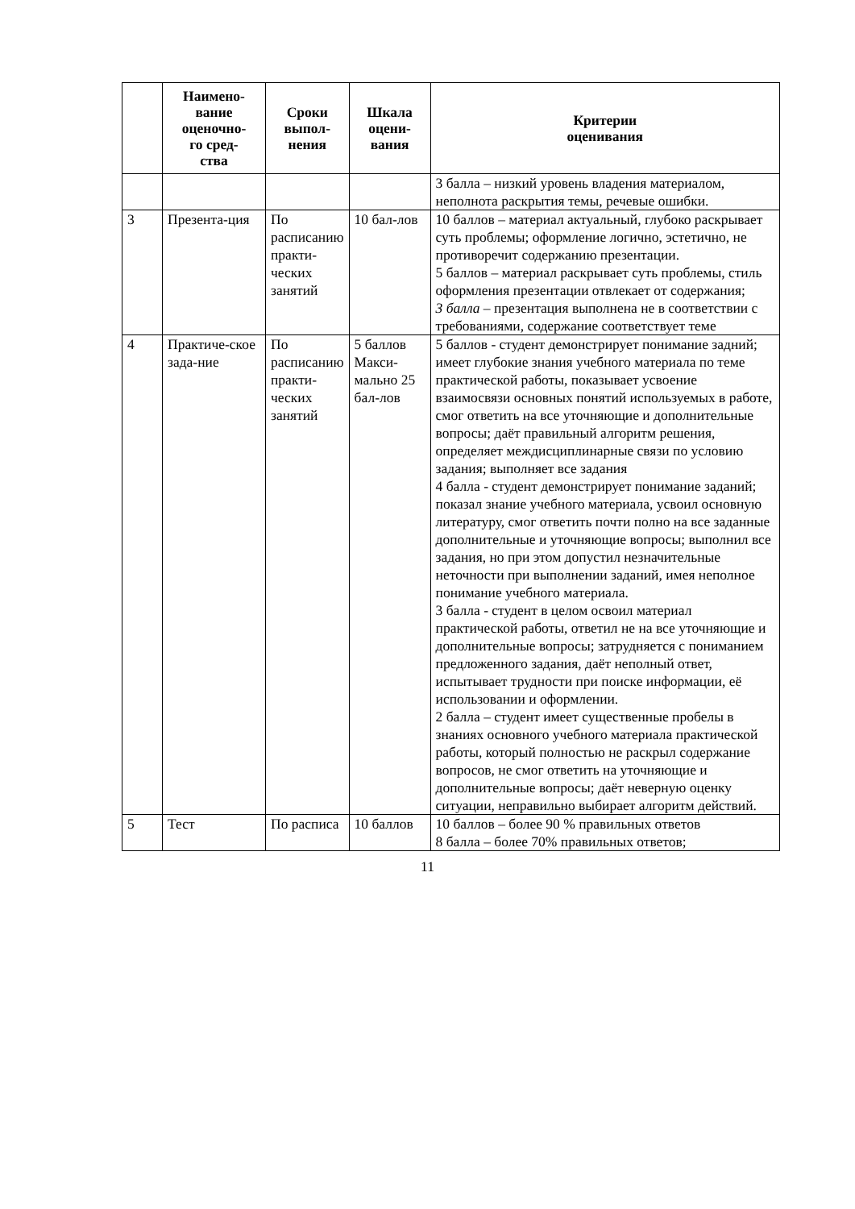| | Наимено- вание оценочно- го сред- ства | Сроки выпол- нения | Шкала оцени- вания | Критерии оценивания |
| --- | --- | --- | --- | --- |
| | | | | 3 балла – низкий уровень владения материалом, неполнота раскрытия темы, речевые ошибки. |
| 3 | Презента-ция | По расписанию практи-ческих занятий | 10 бал-лов | 10 баллов – материал актуальный, глубоко раскрывает суть проблемы; оформление логично, эстетично, не противоречит содержанию презентации. 5 баллов – материал раскрывает суть проблемы, стиль оформления презентации отвлекает от содержания; 3 балла – презентация выполнена не в соответствии с требованиями, содержание соответствует теме |
| 4 | Практиче-ское зада-ние | По расписанию практи-ческих занятий | 5 баллов Макси-мально 25 бал-лов | 5 баллов - студент демонстрирует понимание задний; имеет глубокие знания учебного материала по теме практической работы, показывает усвоение взаимосвязи основных понятий используемых в работе, смог ответить на все уточняющие и дополнительные вопросы; даёт правильный алгоритм решения, определяет междисциплинарные связи по условию задания; выполняет все задания 4 балла - студент демонстрирует понимание заданий; показал знание учебного материала, усвоил основную литературу, смог ответить почти полно на все заданные дополнительные и уточняющие вопросы; выполнил все задания, но при этом допустил незначительные неточности при выполнении заданий, имея неполное понимание учебного материала. 3 балла - студент в целом освоил материал практической работы, ответил не на все уточняющие и дополнительные вопросы; затрудняется с пониманием предложенного задания, даёт неполный ответ, испытывает трудности при поиске информации, её использовании и оформлении. 2 балла – студент имеет существенные пробелы в знаниях основного учебного материала практической работы, который полностью не раскрыл содержание вопросов, не смог ответить на уточняющие и дополнительные вопросы; даёт неверную оценку ситуации, неправильно выбирает алгоритм действий. |
| 5 | Тест | По расписа | 10 баллов | 10 баллов – более 90 % правильных ответов 8 балла – более 70% правильных ответов; |
11